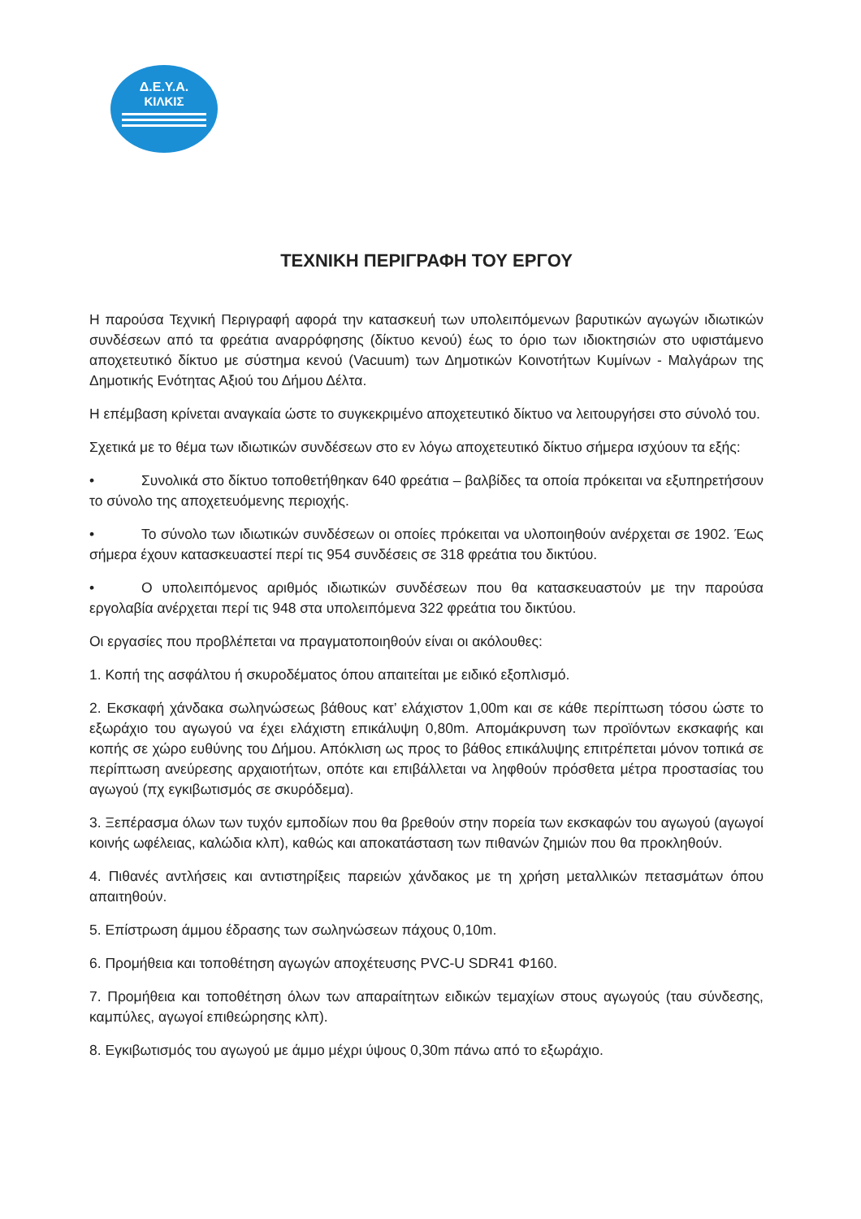Δ.Ε.Υ.Α.
ΚΙΛΚΙΣ
ΤΕΧΝΙΚΗ ΠΕΡΙΓΡΑΦΗ ΤΟΥ ΕΡΓΟΥ
Η παρούσα Τεχνική Περιγραφή αφορά την κατασκευή των υπολειπόμενων βαρυτικών αγωγών ιδιωτικών συνδέσεων από τα φρεάτια αναρρόφησης (δίκτυο κενού) έως το όριο των ιδιοκτησιών στο υφιστάμενο αποχετευτικό δίκτυο με σύστημα κενού (Vacuum) των Δημοτικών Κοινοτήτων Κυμίνων - Μαλγάρων της Δημοτικής Ενότητας Αξιού του Δήμου Δέλτα.
Η επέμβαση κρίνεται αναγκαία ώστε το συγκεκριμένο αποχετευτικό δίκτυο να λειτουργήσει στο σύνολό του.
Σχετικά με το θέμα των ιδιωτικών συνδέσεων στο εν λόγω αποχετευτικό δίκτυο σήμερα ισχύουν τα εξής:
• Συνολικά στο δίκτυο τοποθετήθηκαν 640 φρεάτια – βαλβίδες τα οποία πρόκειται να εξυπηρετήσουν το σύνολο της αποχετευόμενης περιοχής.
• Το σύνολο των ιδιωτικών συνδέσεων οι οποίες πρόκειται να υλοποιηθούν ανέρχεται σε 1902. Έως σήμερα έχουν κατασκευαστεί περί τις 954 συνδέσεις σε 318 φρεάτια του δικτύου.
• Ο υπολειπόμενος αριθμός ιδιωτικών συνδέσεων που θα κατασκευαστούν με την παρούσα εργολαβία ανέρχεται περί τις 948 στα υπολειπόμενα 322 φρεάτια του δικτύου.
Οι εργασίες που προβλέπεται να πραγματοποιηθούν είναι οι ακόλουθες:
1. Κοπή της ασφάλτου ή σκυροδέματος όπου απαιτείται με ειδικό εξοπλισμό.
2. Εκσκαφή χάνδακα σωληνώσεως βάθους κατ’ ελάχιστον 1,00m και σε κάθε περίπτωση τόσου ώστε το εξωράχιο του αγωγού να έχει ελάχιστη επικάλυψη 0,80m. Απομάκρυνση των προϊόντων εκσκαφής και κοπής σε χώρο ευθύνης του Δήμου. Απόκλιση ως προς το βάθος επικάλυψης επιτρέπεται μόνον τοπικά σε περίπτωση ανεύρεσης αρχαιοτήτων, οπότε και επιβάλλεται να ληφθούν πρόσθετα μέτρα προστασίας του αγωγού (πχ εγκιβωτισμός σε σκυρόδεμα).
3. Ξεπέρασμα όλων των τυχόν εμποδίων που θα βρεθούν στην πορεία των εκσκαφών του αγωγού (αγωγοί κοινής ωφέλειας, καλώδια κλπ), καθώς και αποκατάσταση των πιθανών ζημιών που θα προκληθούν.
4. Πιθανές αντλήσεις και αντιστηρίξεις παρειών χάνδακος με τη χρήση μεταλλικών πετασμάτων όπου απαιτηθούν.
5. Επίστρωση άμμου έδρασης των σωληνώσεων πάχους 0,10m.
6. Προμήθεια και τοποθέτηση αγωγών αποχέτευσης PVC-U SDR41 Φ160.
7. Προμήθεια και τοποθέτηση όλων των απαραίτητων ειδικών τεμαχίων στους αγωγούς (ταυ σύνδεσης, καμπύλες, αγωγοί επιθεώρησης κλπ).
8. Εγκιβωτισμός του αγωγού με άμμο μέχρι ύψους 0,30m πάνω από το εξωράχιο.